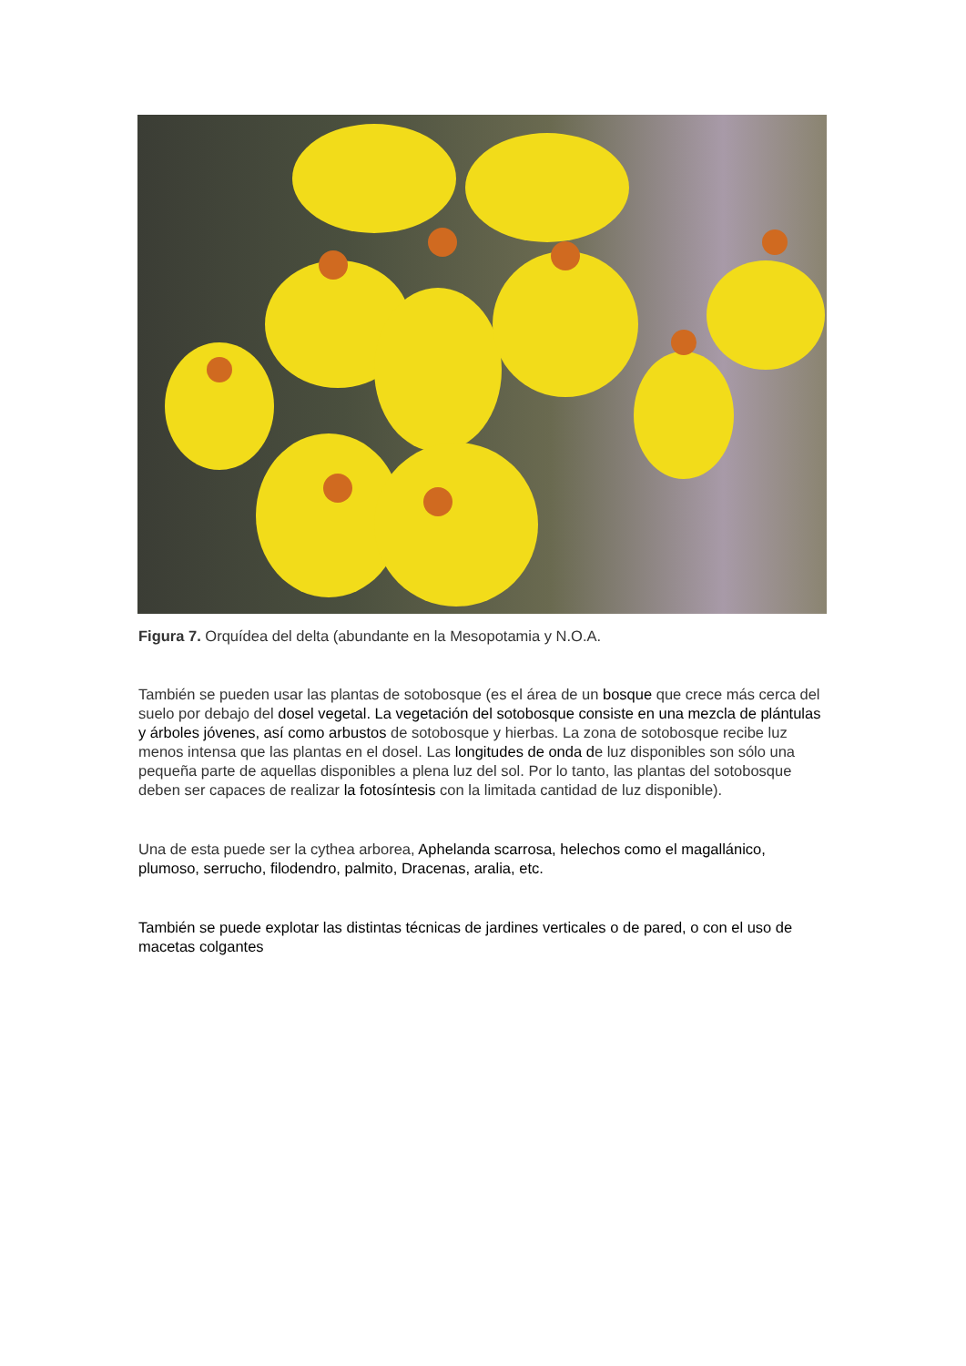Figura 7. Orquídea del delta (abundante en la Mesopotamia y N.O.A.
También se pueden usar las plantas de sotobosque (es el área de un bosque que crece más cerca del suelo por debajo del dosel vegetal. La vegetación del sotobosque consiste en una mezcla de plántulas y árboles jóvenes, así como arbustos de sotobosque y hierbas. La zona de sotobosque recibe luz menos intensa que las plantas en el dosel. Las longitudes de onda de luz disponibles son sólo una pequeña parte de aquellas disponibles a plena luz del sol. Por lo tanto, las plantas del sotobosque deben ser capaces de realizar la fotosíntesis con la limitada cantidad de luz disponible).
Una de esta puede ser la cythea arborea, Aphelanda scarrosa, helechos como el magallánico, plumoso, serrucho, filodendro, palmito, Dracenas, aralia, etc.
También se puede explotar las distintas técnicas de jardines verticales o de pared, o con el uso de macetas colgantes